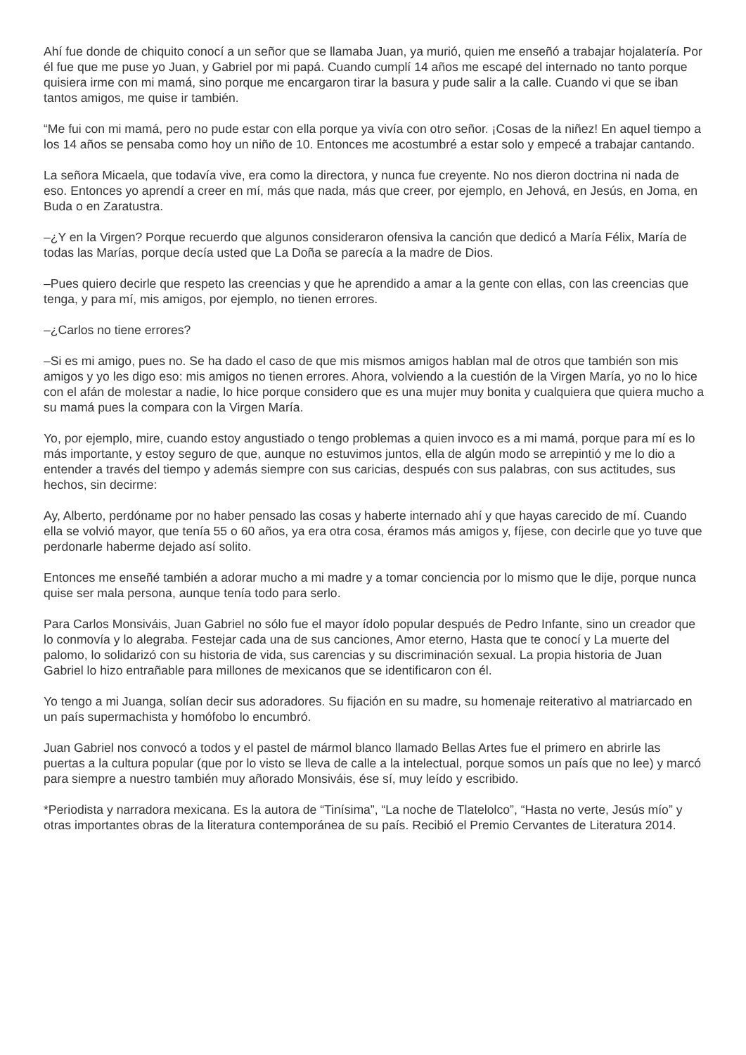Ahí fue donde de chiquito conocí a un señor que se llamaba Juan, ya murió, quien me enseñó a trabajar hojalatería. Por él fue que me puse yo Juan, y Gabriel por mi papá. Cuando cumplí 14 años me escapé del internado no tanto porque quisiera irme con mi mamá, sino porque me encargaron tirar la basura y pude salir a la calle. Cuando vi que se iban tantos amigos, me quise ir también.
“Me fui con mi mamá, pero no pude estar con ella porque ya vivía con otro señor. ¡Cosas de la niñez! En aquel tiempo a los 14 años se pensaba como hoy un niño de 10. Entonces me acostumbré a estar solo y empecé a trabajar cantando.
La señora Micaela, que todavía vive, era como la directora, y nunca fue creyente. No nos dieron doctrina ni nada de eso. Entonces yo aprendí a creer en mí, más que nada, más que creer, por ejemplo, en Jehová, en Jesús, en Joma, en Buda o en Zaratustra.
–¿Y en la Virgen? Porque recuerdo que algunos consideraron ofensiva la canción que dedicó a María Félix, María de todas las Marías, porque decía usted que La Doña se parecía a la madre de Dios.
–Pues quiero decirle que respeto las creencias y que he aprendido a amar a la gente con ellas, con las creencias que tenga, y para mí, mis amigos, por ejemplo, no tienen errores.
–¿Carlos no tiene errores?
–Si es mi amigo, pues no. Se ha dado el caso de que mis mismos amigos hablan mal de otros que también son mis amigos y yo les digo eso: mis amigos no tienen errores. Ahora, volviendo a la cuestión de la Virgen María, yo no lo hice con el afán de molestar a nadie, lo hice porque considero que es una mujer muy bonita y cualquiera que quiera mucho a su mamá pues la compara con la Virgen María.
Yo, por ejemplo, mire, cuando estoy angustiado o tengo problemas a quien invoco es a mi mamá, porque para mí es lo más importante, y estoy seguro de que, aunque no estuvimos juntos, ella de algún modo se arrepintió y me lo dio a entender a través del tiempo y además siempre con sus caricias, después con sus palabras, con sus actitudes, sus hechos, sin decirme:
Ay, Alberto, perdóname por no haber pensado las cosas y haberte internado ahí y que hayas carecido de mí. Cuando ella se volvió mayor, que tenía 55 o 60 años, ya era otra cosa, éramos más amigos y, fíjese, con decirle que yo tuve que perdonarle haberme dejado así solito.
Entonces me enseñé también a adorar mucho a mi madre y a tomar conciencia por lo mismo que le dije, porque nunca quise ser mala persona, aunque tenía todo para serlo.
Para Carlos Monsiváis, Juan Gabriel no sólo fue el mayor ídolo popular después de Pedro Infante, sino un creador que lo conmovía y lo alegraba. Festejar cada una de sus canciones, Amor eterno, Hasta que te conocí y La muerte del palomo, lo solidarizó con su historia de vida, sus carencias y su discriminación sexual. La propia historia de Juan Gabriel lo hizo entrañable para millones de mexicanos que se identificaron con él.
Yo tengo a mi Juanga, solían decir sus adoradores. Su fijación en su madre, su homenaje reiterativo al matriarcado en un país supermachista y homófobo lo encumbró.
Juan Gabriel nos convocó a todos y el pastel de mármol blanco llamado Bellas Artes fue el primero en abrirle las puertas a la cultura popular (que por lo visto se lleva de calle a la intelectual, porque somos un país que no lee) y marcó para siempre a nuestro también muy añorado Monsiváis, ése sí, muy leído y escribido.
*Periodista y narradora mexicana. Es la autora de “Tinísima”, “La noche de Tlatelolco”, “Hasta no verte, Jesús mío” y otras importantes obras de la literatura contemporánea de su país. Recibió el Premio Cervantes de Literatura 2014.